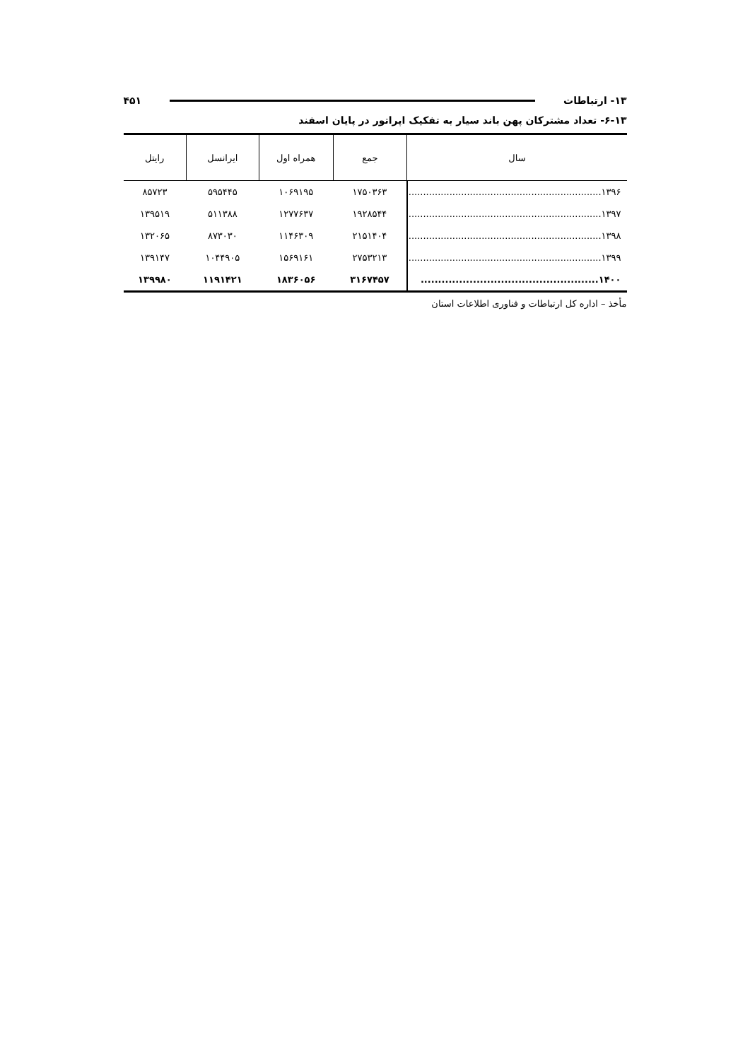۱۳- ارتباطات ۴۵۱
۶-۱۳- تعداد مشترکان پهن باند سیار به تفکیک اپراتور در پایان اسفند
| سال | جمع | همراه اول | ایرانسل | رایتل |
| --- | --- | --- | --- | --- |
| ۱۳۹۶.................................................................. | ۱۷۵۰۳۶۳ | ۱۰۶۹۱۹۵ | ۵۹۵۴۴۵ | ۸۵۷۲۳ |
| ۱۳۹۷.................................................................. | ۱۹۲۸۵۴۴ | ۱۲۷۷۶۳۷ | ۵۱۱۳۸۸ | ۱۳۹۵۱۹ |
| ۱۳۹۸.................................................................. | ۲۱۵۱۴۰۴ | ۱۱۴۶۳۰۹ | ۸۷۳۰۳۰ | ۱۳۲۰۶۵ |
| ۱۳۹۹.................................................................. | ۲۷۵۳۲۱۳ | ۱۵۶۹۱۶۱ | ۱۰۴۴۹۰۵ | ۱۳۹۱۴۷ |
| ۱۴۰۰................................................... | ۳۱۶۷۴۵۷ | ۱۸۳۶۰۵۶ | ۱۱۹۱۴۲۱ | ۱۳۹۹۸۰ |
مأخذ – اداره کل ارتباطات و فناوری اطلاعات استان